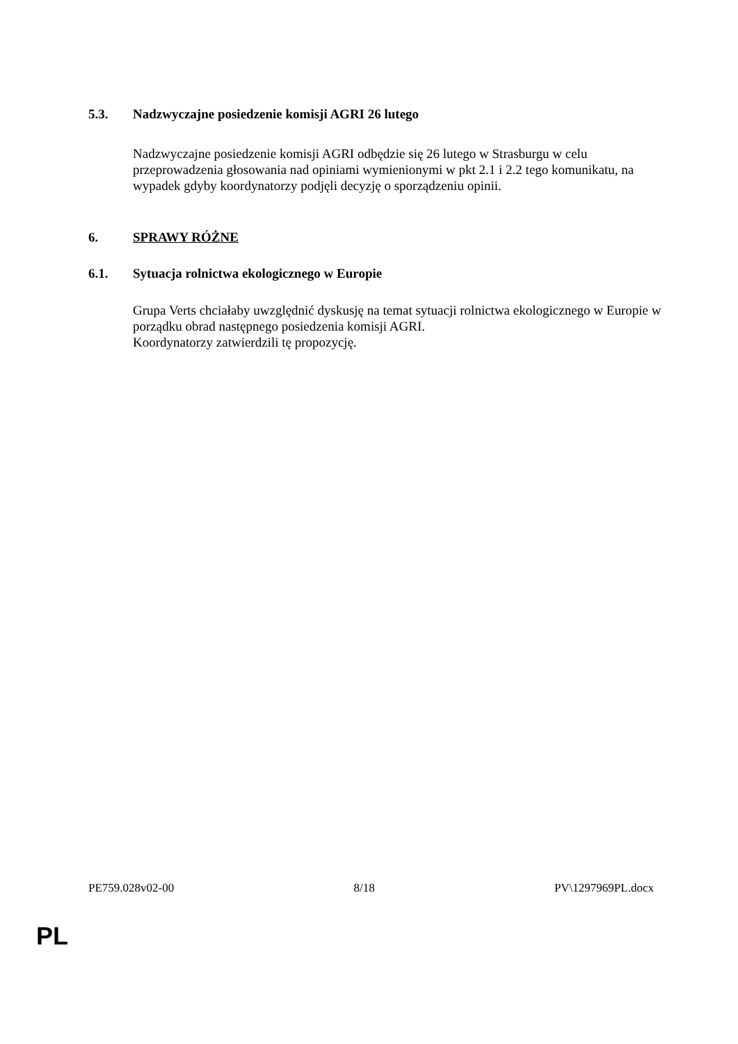5.3. Nadzwyczajne posiedzenie komisji AGRI 26 lutego
Nadzwyczajne posiedzenie komisji AGRI odbędzie się 26 lutego w Strasburgu w celu przeprowadzenia głosowania nad opiniami wymienionymi w pkt 2.1 i 2.2 tego komunikatu, na wypadek gdyby koordynatorzy podjęli decyzję o sporządzeniu opinii.
6. SPRAWY RÓŻNE
6.1. Sytuacja rolnictwa ekologicznego w Europie
Grupa Verts chciałaby uwzględnić dyskusję na temat sytuacji rolnictwa ekologicznego w Europie w porządku obrad następnego posiedzenia komisji AGRI.
Koordynatorzy zatwierdzili tę propozycję.
PE759.028v02-00 8/18 PV\1297969PL.docx
PL